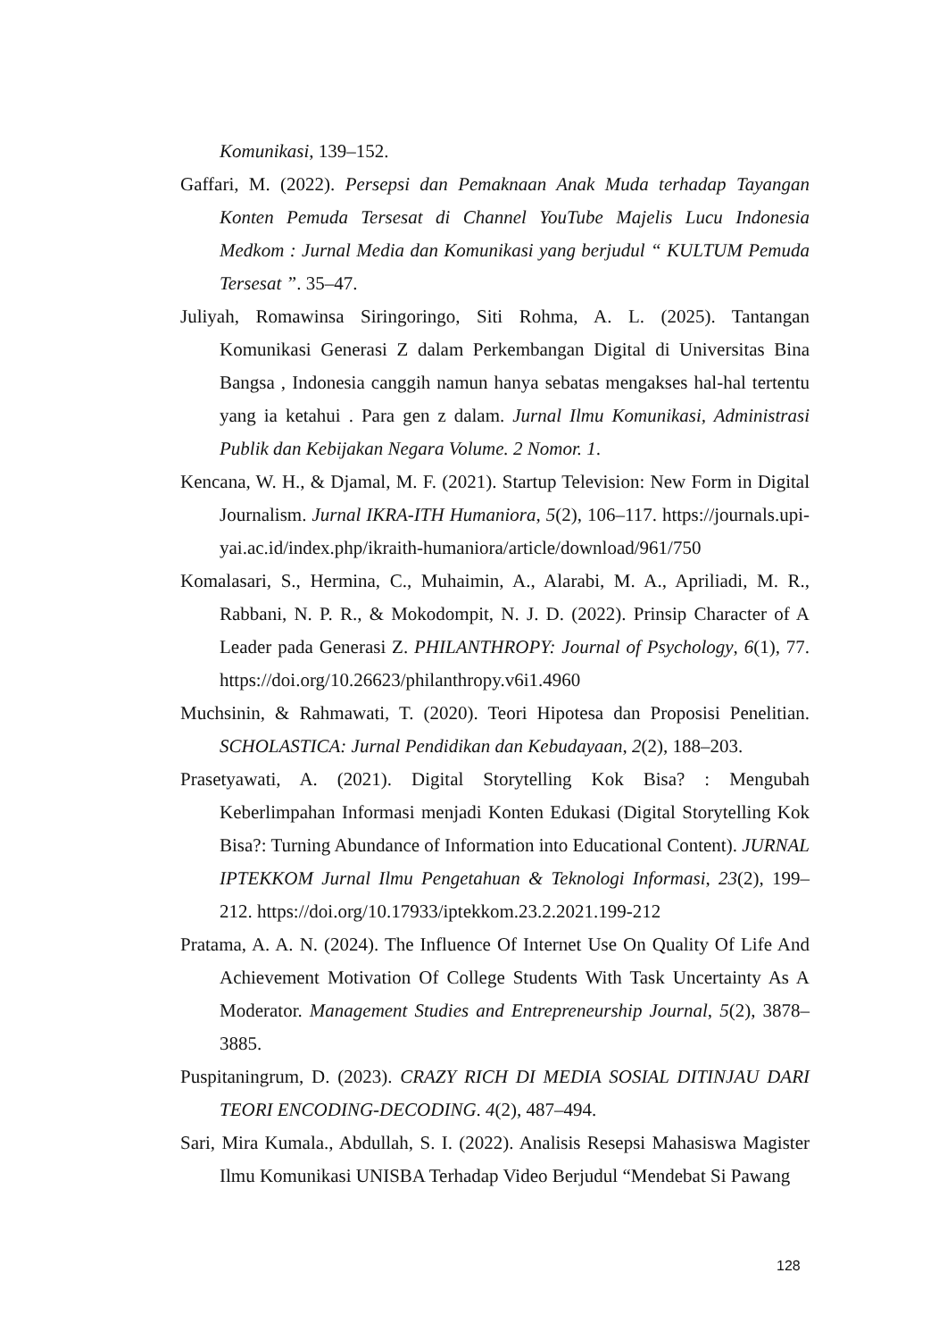Komunikasi, 139–152.
Gaffari, M. (2022). Persepsi dan Pemaknaan Anak Muda terhadap Tayangan Konten Pemuda Tersesat di Channel YouTube Majelis Lucu Indonesia Medkom : Jurnal Media dan Komunikasi yang berjudul “ KULTUM Pemuda Tersesat ”. 35–47.
Juliyah, Romawinsa Siringoringo, Siti Rohma, A. L. (2025). Tantangan Komunikasi Generasi Z dalam Perkembangan Digital di Universitas Bina Bangsa , Indonesia canggih namun hanya sebatas mengakses hal-hal tertentu yang ia ketahui . Para gen z dalam. Jurnal Ilmu Komunikasi, Administrasi Publik dan Kebijakan Negara Volume. 2 Nomor. 1.
Kencana, W. H., & Djamal, M. F. (2021). Startup Television: New Form in Digital Journalism. Jurnal IKRA-ITH Humaniora, 5(2), 106–117. https://journals.upi-yai.ac.id/index.php/ikraith-humaniora/article/download/961/750
Komalasari, S., Hermina, C., Muhaimin, A., Alarabi, M. A., Apriliadi, M. R., Rabbani, N. P. R., & Mokodompit, N. J. D. (2022). Prinsip Character of A Leader pada Generasi Z. PHILANTHROPY: Journal of Psychology, 6(1), 77. https://doi.org/10.26623/philanthropy.v6i1.4960
Muchsinin, & Rahmawati, T. (2020). Teori Hipotesa dan Proposisi Penelitian. SCHOLASTICA: Jurnal Pendidikan dan Kebudayaan, 2(2), 188–203.
Prasetyawati, A. (2021). Digital Storytelling Kok Bisa? : Mengubah Keberlimpahan Informasi menjadi Konten Edukasi (Digital Storytelling Kok Bisa?: Turning Abundance of Information into Educational Content). JURNAL IPTEKKOM Jurnal Ilmu Pengetahuan & Teknologi Informasi, 23(2), 199–212. https://doi.org/10.17933/iptekkom.23.2.2021.199-212
Pratama, A. A. N. (2024). The Influence Of Internet Use On Quality Of Life And Achievement Motivation Of College Students With Task Uncertainty As A Moderator. Management Studies and Entrepreneurship Journal, 5(2), 3878–3885.
Puspitaningrum, D. (2023). CRAZY RICH DI MEDIA SOSIAL DITINJAU DARI TEORI ENCODING-DECODING. 4(2), 487–494.
Sari, Mira Kumala., Abdullah, S. I. (2022). Analisis Resepsi Mahasiswa Magister Ilmu Komunikasi UNISBA Terhadap Video Berjudul “Mendebat Si Pawang
128